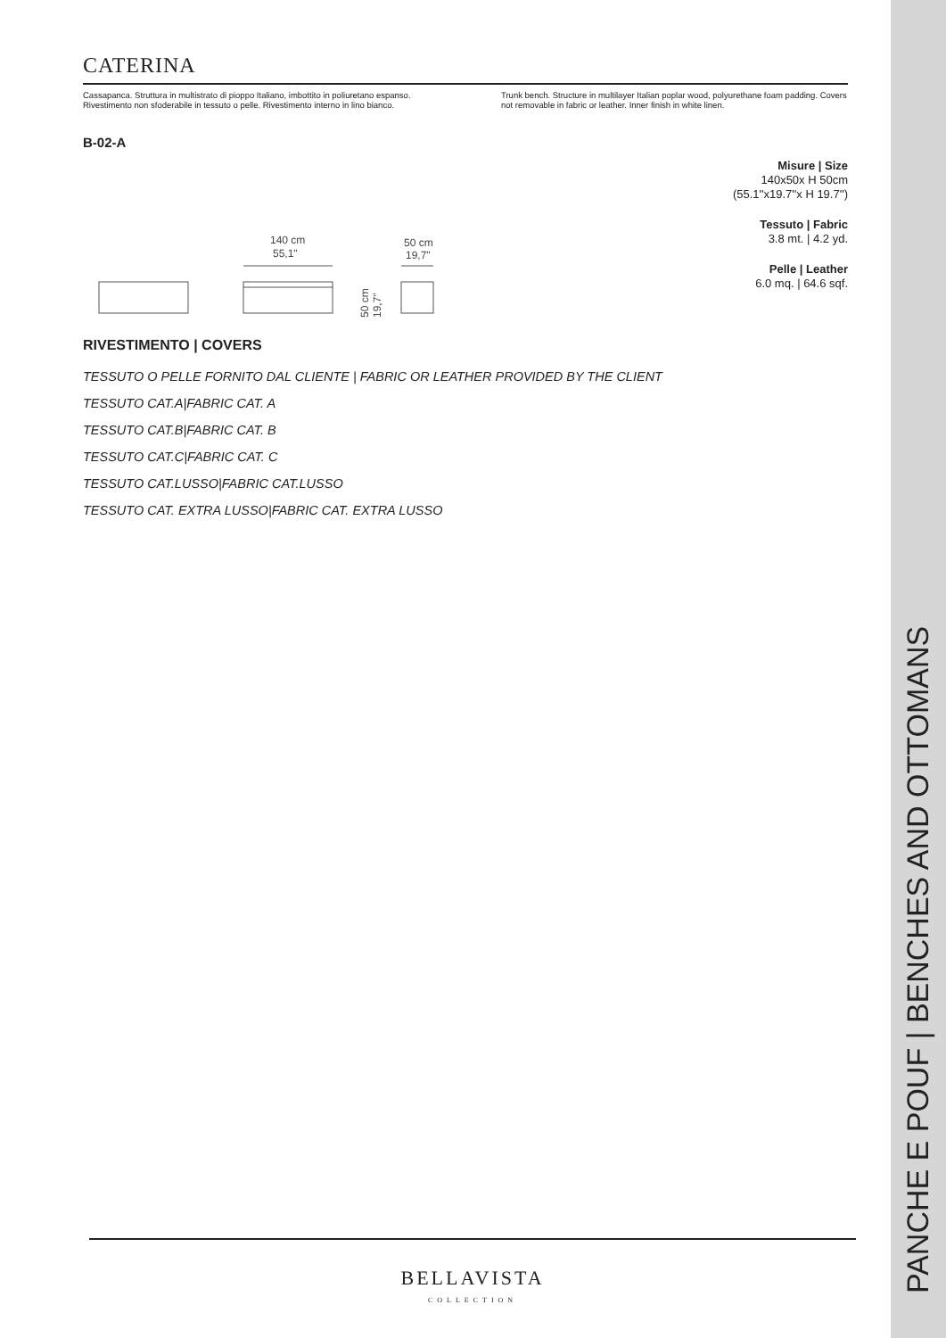CATERINA
Cassapanca. Struttura in multistrato di pioppo Italiano, imbottito in poliuretano espanso. Rivestimento non sfoderabile in tessuto o pelle. Rivestimento interno in lino bianco.
Trunk bench. Structure in multilayer Italian poplar wood, polyurethane foam padding. Covers not removable in fabric or leather. Inner finish in white linen.
B-02-A
140 cm
55,1"
50 cm
19,7"
50 cm
19,7"
Misure | Size
140x50x H 50cm
(55.1''x19.7''x H 19.7'')
Tessuto | Fabric
3.8 mt. | 4.2 yd.
Pelle | Leather
6.0 mq. | 64.6 sqf.
RIVESTIMENTO | COVERS
TESSUTO O PELLE FORNITO DAL CLIENTE | FABRIC OR LEATHER PROVIDED BY THE CLIENT
TESSUTO CAT.A|FABRIC CAT. A
TESSUTO CAT.B|FABRIC CAT. B
TESSUTO CAT.C|FABRIC CAT. C
TESSUTO CAT.LUSSO|FABRIC CAT.LUSSO
TESSUTO CAT. EXTRA LUSSO|FABRIC CAT. EXTRA LUSSO
PANCHE E POUF | BENCHES AND OTTOMANS
BELLAVISTA
COLLECTION